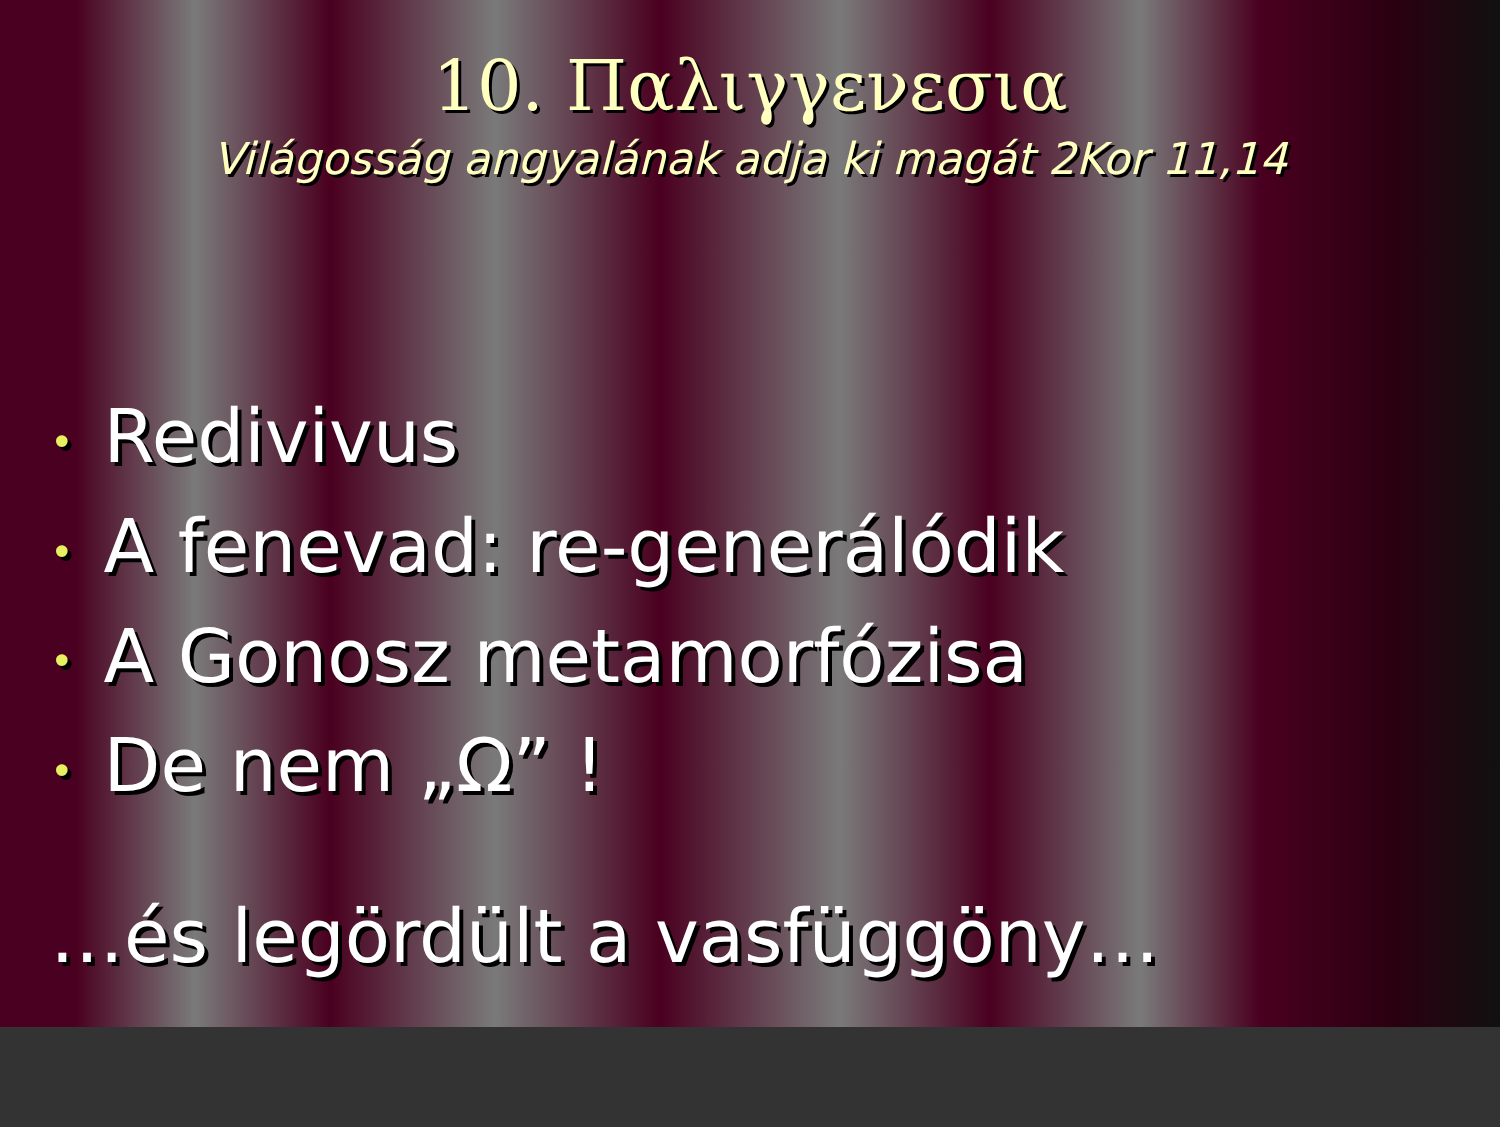10. Παλιγγενεσια
Világosság angyalának adja ki magát 2Kor 11,14
• Redivivus
• A fenevad: re-generálódik
• A Gonosz metamorfózisa
• De nem „Ω” !
…és legördült a vasfüggöny…